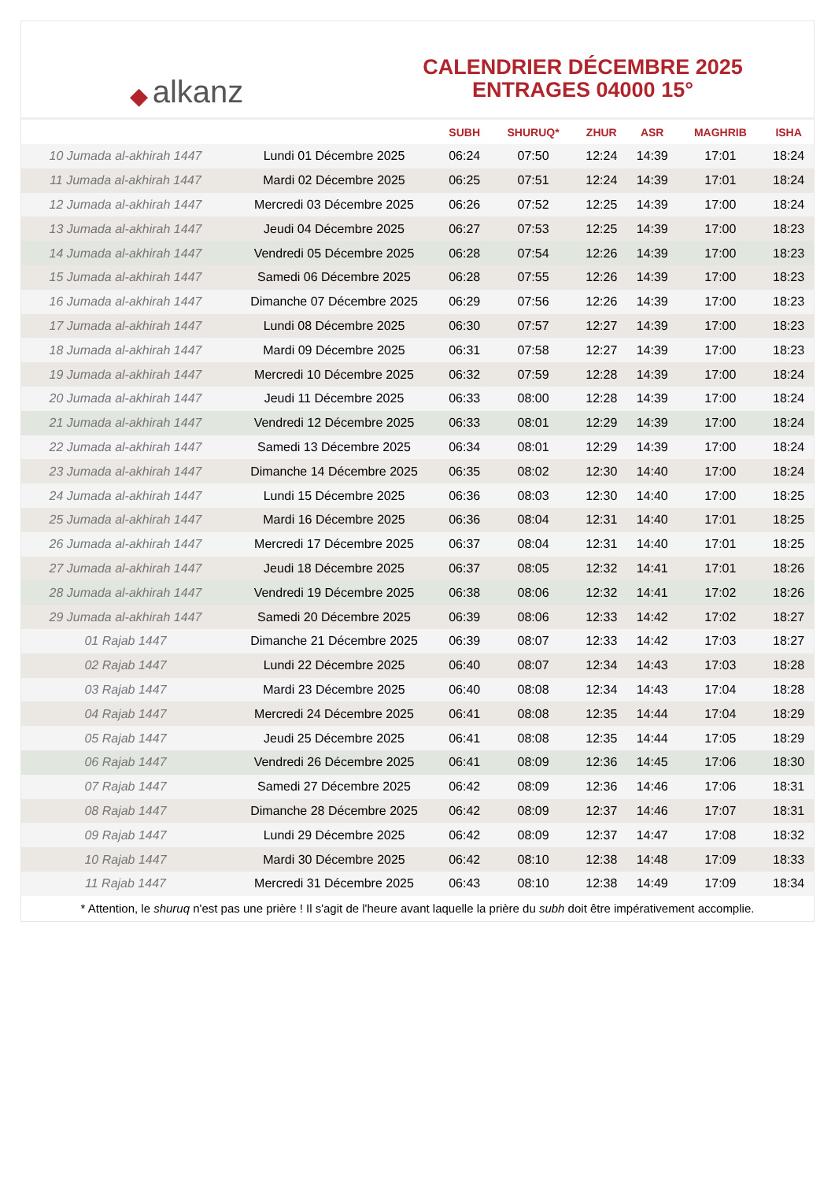◆ alkanz
CALENDRIER DÉCEMBRE 2025
ENTRAGES 04000 15°
| | | SUBH | SHURUQ* | ZHUR | ASR | MAGHRIB | ISHA |
| --- | --- | --- | --- | --- | --- | --- | --- |
| 10 Jumada al-akhirah 1447 | Lundi 01 Décembre 2025 | 06:24 | 07:50 | 12:24 | 14:39 | 17:01 | 18:24 |
| 11 Jumada al-akhirah 1447 | Mardi 02 Décembre 2025 | 06:25 | 07:51 | 12:24 | 14:39 | 17:01 | 18:24 |
| 12 Jumada al-akhirah 1447 | Mercredi 03 Décembre 2025 | 06:26 | 07:52 | 12:25 | 14:39 | 17:00 | 18:24 |
| 13 Jumada al-akhirah 1447 | Jeudi 04 Décembre 2025 | 06:27 | 07:53 | 12:25 | 14:39 | 17:00 | 18:23 |
| 14 Jumada al-akhirah 1447 | Vendredi 05 Décembre 2025 | 06:28 | 07:54 | 12:26 | 14:39 | 17:00 | 18:23 |
| 15 Jumada al-akhirah 1447 | Samedi 06 Décembre 2025 | 06:28 | 07:55 | 12:26 | 14:39 | 17:00 | 18:23 |
| 16 Jumada al-akhirah 1447 | Dimanche 07 Décembre 2025 | 06:29 | 07:56 | 12:26 | 14:39 | 17:00 | 18:23 |
| 17 Jumada al-akhirah 1447 | Lundi 08 Décembre 2025 | 06:30 | 07:57 | 12:27 | 14:39 | 17:00 | 18:23 |
| 18 Jumada al-akhirah 1447 | Mardi 09 Décembre 2025 | 06:31 | 07:58 | 12:27 | 14:39 | 17:00 | 18:23 |
| 19 Jumada al-akhirah 1447 | Mercredi 10 Décembre 2025 | 06:32 | 07:59 | 12:28 | 14:39 | 17:00 | 18:24 |
| 20 Jumada al-akhirah 1447 | Jeudi 11 Décembre 2025 | 06:33 | 08:00 | 12:28 | 14:39 | 17:00 | 18:24 |
| 21 Jumada al-akhirah 1447 | Vendredi 12 Décembre 2025 | 06:33 | 08:01 | 12:29 | 14:39 | 17:00 | 18:24 |
| 22 Jumada al-akhirah 1447 | Samedi 13 Décembre 2025 | 06:34 | 08:01 | 12:29 | 14:39 | 17:00 | 18:24 |
| 23 Jumada al-akhirah 1447 | Dimanche 14 Décembre 2025 | 06:35 | 08:02 | 12:30 | 14:40 | 17:00 | 18:24 |
| 24 Jumada al-akhirah 1447 | Lundi 15 Décembre 2025 | 06:36 | 08:03 | 12:30 | 14:40 | 17:00 | 18:25 |
| 25 Jumada al-akhirah 1447 | Mardi 16 Décembre 2025 | 06:36 | 08:04 | 12:31 | 14:40 | 17:01 | 18:25 |
| 26 Jumada al-akhirah 1447 | Mercredi 17 Décembre 2025 | 06:37 | 08:04 | 12:31 | 14:40 | 17:01 | 18:25 |
| 27 Jumada al-akhirah 1447 | Jeudi 18 Décembre 2025 | 06:37 | 08:05 | 12:32 | 14:41 | 17:01 | 18:26 |
| 28 Jumada al-akhirah 1447 | Vendredi 19 Décembre 2025 | 06:38 | 08:06 | 12:32 | 14:41 | 17:02 | 18:26 |
| 29 Jumada al-akhirah 1447 | Samedi 20 Décembre 2025 | 06:39 | 08:06 | 12:33 | 14:42 | 17:02 | 18:27 |
| 01 Rajab 1447 | Dimanche 21 Décembre 2025 | 06:39 | 08:07 | 12:33 | 14:42 | 17:03 | 18:27 |
| 02 Rajab 1447 | Lundi 22 Décembre 2025 | 06:40 | 08:07 | 12:34 | 14:43 | 17:03 | 18:28 |
| 03 Rajab 1447 | Mardi 23 Décembre 2025 | 06:40 | 08:08 | 12:34 | 14:43 | 17:04 | 18:28 |
| 04 Rajab 1447 | Mercredi 24 Décembre 2025 | 06:41 | 08:08 | 12:35 | 14:44 | 17:04 | 18:29 |
| 05 Rajab 1447 | Jeudi 25 Décembre 2025 | 06:41 | 08:08 | 12:35 | 14:44 | 17:05 | 18:29 |
| 06 Rajab 1447 | Vendredi 26 Décembre 2025 | 06:41 | 08:09 | 12:36 | 14:45 | 17:06 | 18:30 |
| 07 Rajab 1447 | Samedi 27 Décembre 2025 | 06:42 | 08:09 | 12:36 | 14:46 | 17:06 | 18:31 |
| 08 Rajab 1447 | Dimanche 28 Décembre 2025 | 06:42 | 08:09 | 12:37 | 14:46 | 17:07 | 18:31 |
| 09 Rajab 1447 | Lundi 29 Décembre 2025 | 06:42 | 08:09 | 12:37 | 14:47 | 17:08 | 18:32 |
| 10 Rajab 1447 | Mardi 30 Décembre 2025 | 06:42 | 08:10 | 12:38 | 14:48 | 17:09 | 18:33 |
| 11 Rajab 1447 | Mercredi 31 Décembre 2025 | 06:43 | 08:10 | 12:38 | 14:49 | 17:09 | 18:34 |
* Attention, le shuruq n'est pas une prière ! Il s'agit de l'heure avant laquelle la prière du subh doit être impérativement accomplie.